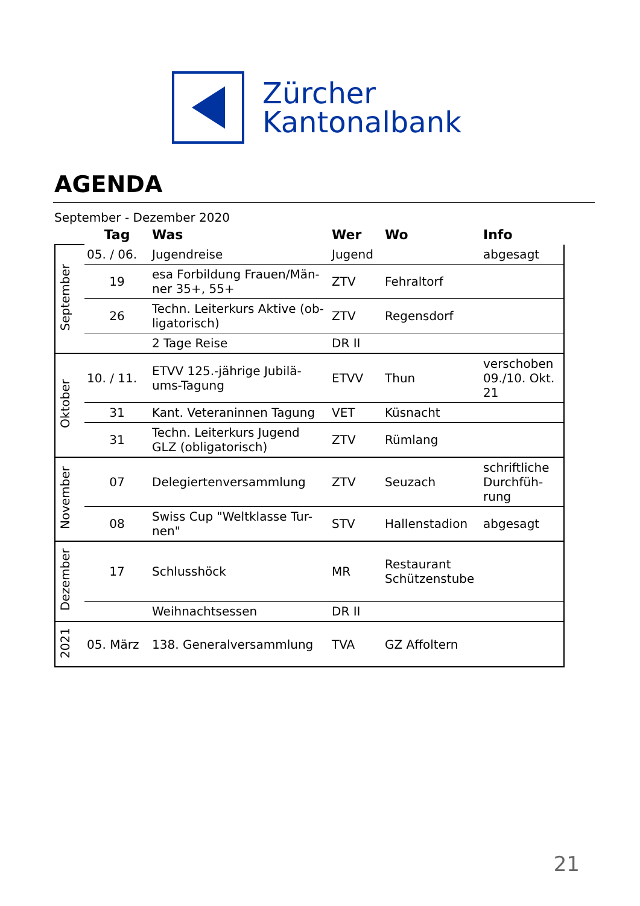Zürcher
Kantonalbank
AGENDA
September - Dezember 2020
| | Tag | Was | Wer | Wo | Info |
| --- | --- | --- | --- | --- | --- |
| September | 05. / 06. | Jugendreise | Jugend | | abgesagt |
| | 19 | esa Forbildung Frauen/Män-ner 35+, 55+ | ZTV | Fehraltorf | |
| | 26 | Techn. Leiterkurs Aktive (ob-ligatorisch) | ZTV | Regensdorf | |
| | | 2 Tage Reise | DR II | | |
| Oktober | 10. / 11. | ETVV 125.-jährige Jubilä-ums-Tagung | ETVV | Thun | verschoben 09./10. Okt. 21 |
| | 31 | Kant. Veteraninnen Tagung | VET | Küsnacht | |
| | 31 | Techn. Leiterkurs Jugend GLZ (obligatorisch) | ZTV | Rümlang | |
| November | 07 | Delegiertenversammlung | ZTV | Seuzach | schriftliche Durchfüh-rung |
| | 08 | Swiss Cup "Weltklasse Tur-nen" | STV | Hallenstadion | abgesagt |
| Dezember | 17 | Schlusshöck | MR | Restaurant Schützenstube | |
| | | Weihnachtsessen | DR II | | |
| 2021 | 05. März | 138. Generalversammlung | TVA | GZ Affoltern | |
21